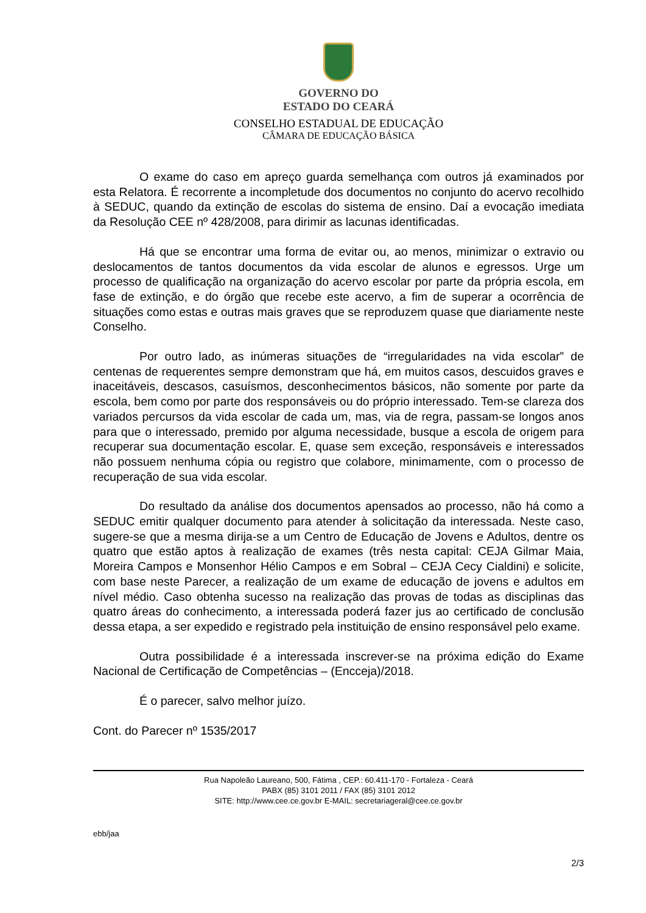GOVERNO DO
ESTADO DO CEARÁ
CONSELHO ESTADUAL DE EDUCAÇÃO
CÂMARA DE EDUCAÇÃO BÁSICA
O exame do caso em apreço guarda semelhança com outros já examinados por esta Relatora. É recorrente a incompletude dos documentos no conjunto do acervo recolhido à SEDUC, quando da extinção de escolas do sistema de ensino. Daí a evocação imediata da Resolução CEE nº 428/2008, para dirimir as lacunas identificadas.
Há que se encontrar uma forma de evitar ou, ao menos, minimizar o extravio ou deslocamentos de tantos documentos da vida escolar de alunos e egressos. Urge um processo de qualificação na organização do acervo escolar por parte da própria escola, em fase de extinção, e do órgão que recebe este acervo, a fim de superar a ocorrência de situações como estas e outras mais graves que se reproduzem quase que diariamente neste Conselho.
Por outro lado, as inúmeras situações de “irregularidades na vida escolar” de centenas de requerentes sempre demonstram que há, em muitos casos, descuidos graves e inaceitáveis, descasos, casuísmos, desconhecimentos básicos, não somente por parte da escola, bem como por parte dos responsáveis ou do próprio interessado. Tem-se clareza dos variados percursos da vida escolar de cada um, mas, via de regra, passam-se longos anos para que o interessado, premido por alguma necessidade, busque a escola de origem para recuperar sua documentação escolar. E, quase sem exceção, responsáveis e interessados não possuem nenhuma cópia ou registro que colabore, minimamente, com o processo de recuperação de sua vida escolar.
Do resultado da análise dos documentos apensados ao processo, não há como a SEDUC emitir qualquer documento para atender à solicitação da interessada. Neste caso, sugere-se que a mesma dirija-se a um Centro de Educação de Jovens e Adultos, dentre os quatro que estão aptos à realização de exames (três nesta capital: CEJA Gilmar Maia, Moreira Campos e Monsenhor Hélio Campos e em Sobral – CEJA Cecy Cialdini) e solicite, com base neste Parecer, a realização de um exame de educação de jovens e adultos em nível médio. Caso obtenha sucesso na realização das provas de todas as disciplinas das quatro áreas do conhecimento, a interessada poderá fazer jus ao certificado de conclusão dessa etapa, a ser expedido e registrado pela instituição de ensino responsável pelo exame.
Outra possibilidade é a interessada inscrever-se na próxima edição do Exame Nacional de Certificação de Competências – (Encceja)/2018.
É o parecer, salvo melhor juízo.
Cont. do Parecer nº 1535/2017
Rua Napoleão Laureano, 500, Fátima , CEP.: 60.411-170 - Fortaleza - Ceará
PABX (85) 3101 2011 / FAX (85) 3101 2012
SITE: http://www.cee.ce.gov.br E-MAIL: secretariageral@cee.ce.gov.br
ebb/jaa
2/3